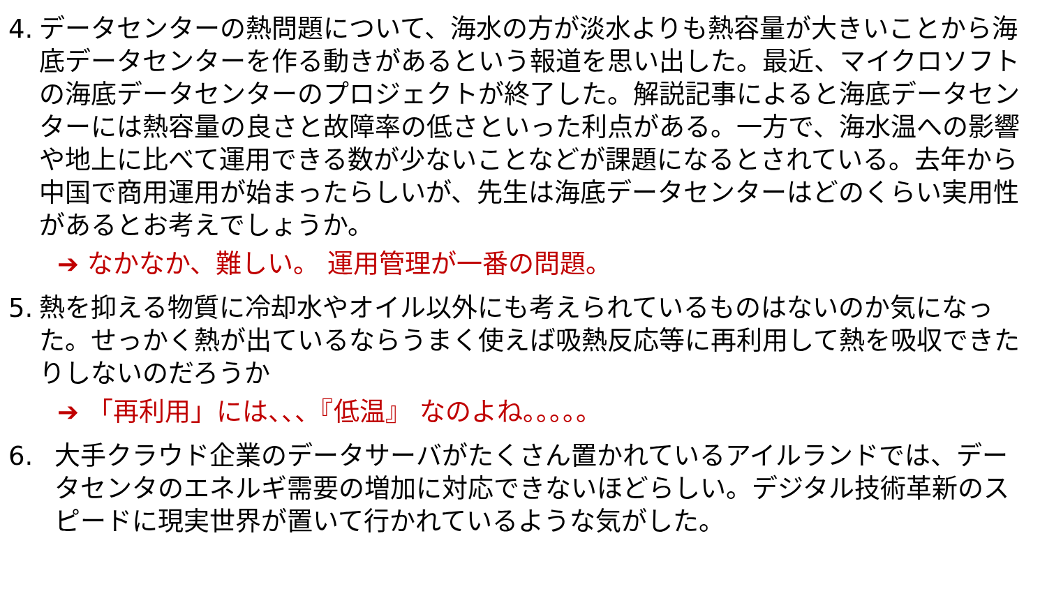4.
データセンターの熱問題について、海水の方が淡水よりも熱容量が大きいことから海底データセンターを作る動きがあるという報道を思い出した。最近、マイクロソフトの海底データセンターのプロジェクトが終了した。解説記事によると海底データセンターには熱容量の良さと故障率の低さといった利点がある。一方で、海水温への影響や地上に比べて運用できる数が少ないことなどが課題になるとされている。去年から中国で商用運用が始まったらしいが、先生は海底データセンターはどのくらい実用性があるとお考えでしょうか。
➔ なかなか、難しい。 運用管理が一番の問題。
5.
熱を抑える物質に冷却水やオイル以外にも考えられているものはないのか気になった。せっかく熱が出ているならうまく使えば吸熱反応等に再利用して熱を吸収できたりしないのだろうか
➔ 「再利用」には、、、『低温』 なのよね。。。。。
6. 大手クラウド企業のデータサーバがたくさん置かれているアイルランドでは、データセンタのエネルギ需要の増加に対応できないほどらしい。デジタル技術革新のスピードに現実世界が置いて行かれているような気がした。